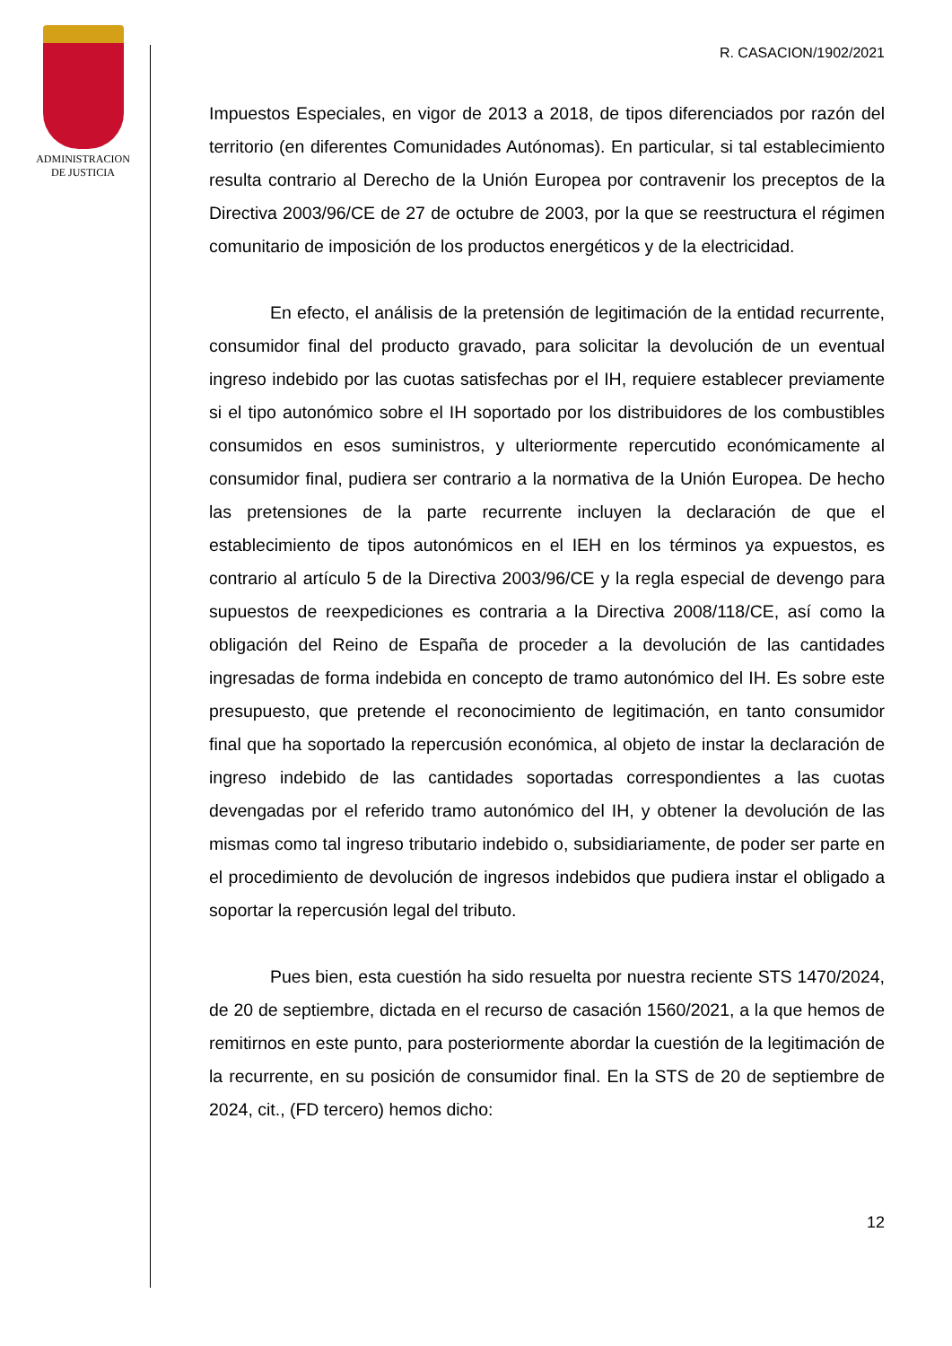ADMINISTRACION
DE JUSTICIA
R. CASACION/1902/2021
Impuestos Especiales, en vigor de 2013 a 2018, de tipos diferenciados por razón del territorio (en diferentes Comunidades Autónomas). En particular, si tal establecimiento resulta contrario al Derecho de la Unión Europea por contravenir los preceptos de la Directiva 2003/96/CE de 27 de octubre de 2003, por la que se reestructura el régimen comunitario de imposición de los productos energéticos y de la electricidad.
En efecto, el análisis de la pretensión de legitimación de la entidad recurrente, consumidor final del producto gravado, para solicitar la devolución de un eventual ingreso indebido por las cuotas satisfechas por el IH, requiere establecer previamente si el tipo autonómico sobre el IH soportado por los distribuidores de los combustibles consumidos en esos suministros, y ulteriormente repercutido económicamente al consumidor final, pudiera ser contrario a la normativa de la Unión Europea. De hecho las pretensiones de la parte recurrente incluyen la declaración de que el establecimiento de tipos autonómicos en el IEH en los términos ya expuestos, es contrario al artículo 5 de la Directiva 2003/96/CE y la regla especial de devengo para supuestos de reexpediciones es contraria a la Directiva 2008/118/CE, así como la obligación del Reino de España de proceder a la devolución de las cantidades ingresadas de forma indebida en concepto de tramo autonómico del IH. Es sobre este presupuesto, que pretende el reconocimiento de legitimación, en tanto consumidor final que ha soportado la repercusión económica, al objeto de instar la declaración de ingreso indebido de las cantidades soportadas correspondientes a las cuotas devengadas por el referido tramo autonómico del IH, y obtener la devolución de las mismas como tal ingreso tributario indebido o, subsidiariamente, de poder ser parte en el procedimiento de devolución de ingresos indebidos que pudiera instar el obligado a soportar la repercusión legal del tributo.
Pues bien, esta cuestión ha sido resuelta por nuestra reciente STS 1470/2024, de 20 de septiembre, dictada en el recurso de casación 1560/2021, a la que hemos de remitirnos en este punto, para posteriormente abordar la cuestión de la legitimación de la recurrente, en su posición de consumidor final. En la STS de 20 de septiembre de 2024, cit., (FD tercero) hemos dicho:
12